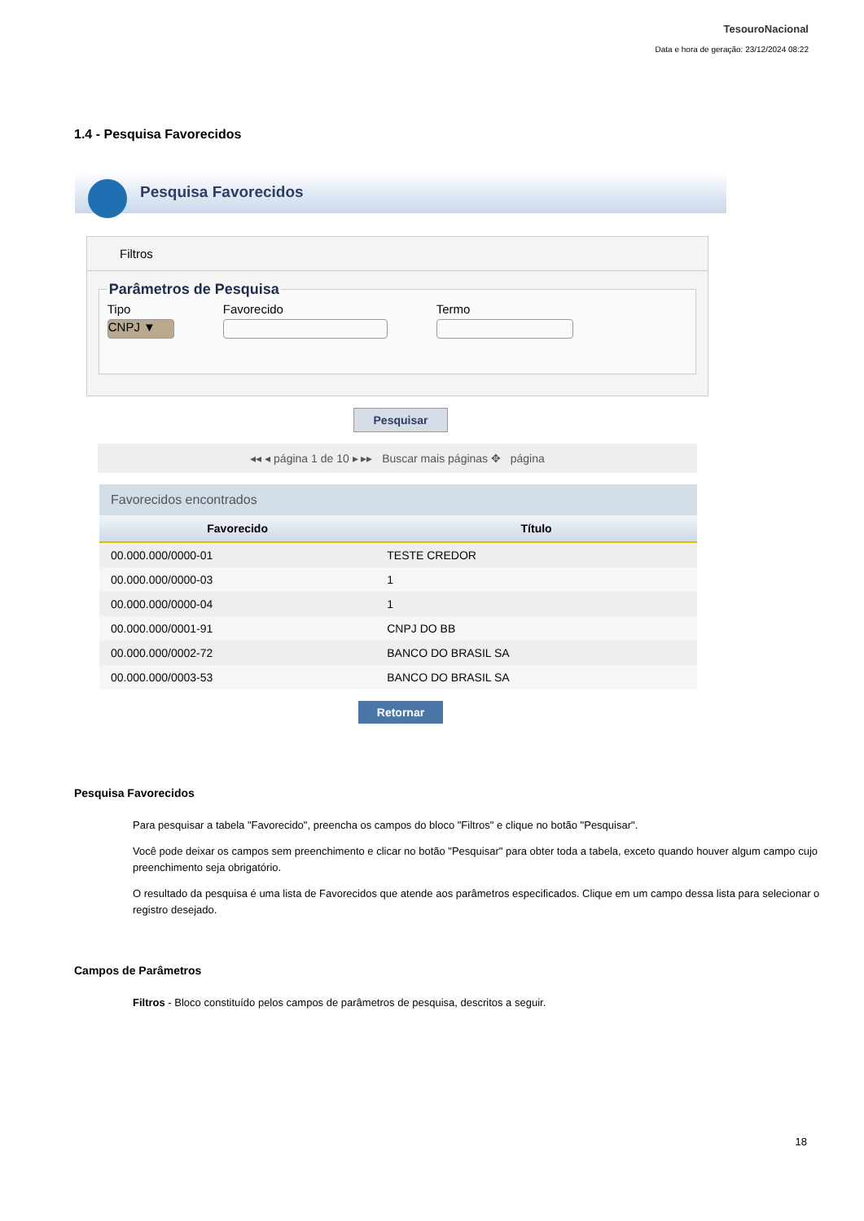TesouroNacional
Data e hora de geração: 23/12/2024 08:22
1.4 - Pesquisa Favorecidos
Pesquisa Favorecidos
Filtros
Parâmetros de Pesquisa
Tipo
CNPJ ▼
Favorecido Termo
Pesquisar
◂◂ ◂ página 1 de 10 ▸ ▸▸ Buscar mais páginas ✥ página
Favorecidos encontrados
| Favorecido | Título |
| --- | --- |
| 00.000.000/0000-01 | TESTE CREDOR |
| 00.000.000/0000-03 | 1 |
| 00.000.000/0000-04 | 1 |
| 00.000.000/0001-91 | CNPJ DO BB |
| 00.000.000/0002-72 | BANCO DO BRASIL SA |
| 00.000.000/0003-53 | BANCO DO BRASIL SA |
Retornar
Pesquisa Favorecidos
Para pesquisar a tabela "Favorecido", preencha os campos do bloco "Filtros" e clique no botão "Pesquisar".
Você pode deixar os campos sem preenchimento e clicar no botão "Pesquisar" para obter toda a tabela, exceto quando houver algum campo cujo preenchimento seja obrigatório.
O resultado da pesquisa é uma lista de Favorecidos que atende aos parâmetros especificados. Clique em um campo dessa lista para selecionar o registro desejado.
Campos de Parâmetros
Filtros - Bloco constituído pelos campos de parâmetros de pesquisa, descritos a seguir.
18